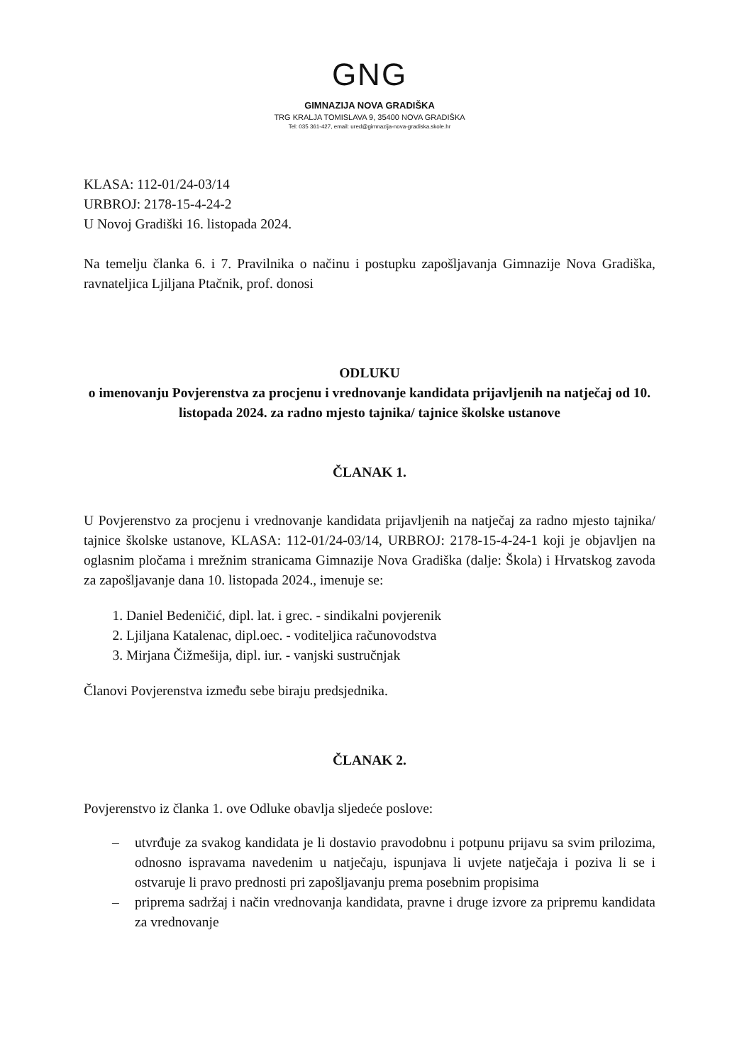GNG
GIMNAZIJA NOVA GRADIŠKA
TRG KRALJA TOMISLAVA 9, 35400 NOVA GRADIŠKA
Tel: 035 361-427, email: ured@gimnazija-nova-gradiska.skole.hr
KLASA: 112-01/24-03/14
URBROJ: 2178-15-4-24-2
U Novoj Gradiški 16. listopada 2024.
Na temelju članka 6. i 7. Pravilnika o načinu i postupku zapošljavanja Gimnazije Nova Gradiška, ravnateljica Ljiljana Ptačnik, prof. donosi
ODLUKU
o imenovanju Povjerenstva za procjenu i vrednovanje kandidata prijavljenih na natječaj od 10. listopada 2024. za radno mjesto tajnika/ tajnice školske ustanove
ČLANAK 1.
U Povjerenstvo za procjenu i vrednovanje kandidata prijavljenih na natječaj za radno mjesto tajnika/ tajnice školske ustanove, KLASA: 112-01/24-03/14, URBROJ: 2178-15-4-24-1 koji je objavljen na oglasnim pločama i mrežnim stranicama Gimnazije Nova Gradiška (dalje: Škola) i Hrvatskog zavoda za zapošljavanje dana 10. listopada 2024., imenuje se:
1. Daniel Bedeničić, dipl. lat. i grec. - sindikalni povjerenik
2. Ljiljana Katalenac, dipl.oec. - voditeljica računovodstva
3. Mirjana Čižmešija, dipl. iur. - vanjski sustručnjak
Članovi Povjerenstva između sebe biraju predsjednika.
ČLANAK 2.
Povjerenstvo iz članka 1. ove Odluke obavlja sljedeće poslove:
– utvrđuje za svakog kandidata je li dostavio pravodobnu i potpunu prijavu sa svim prilozima, odnosno ispravama navedenim u natječaju, ispunjava li uvjete natječaja i poziva li se i ostvaruje li pravo prednosti pri zapošljavanju prema posebnim propisima
– priprema sadržaj i način vrednovanja kandidata, pravne i druge izvore za pripremu kandidata za vrednovanje